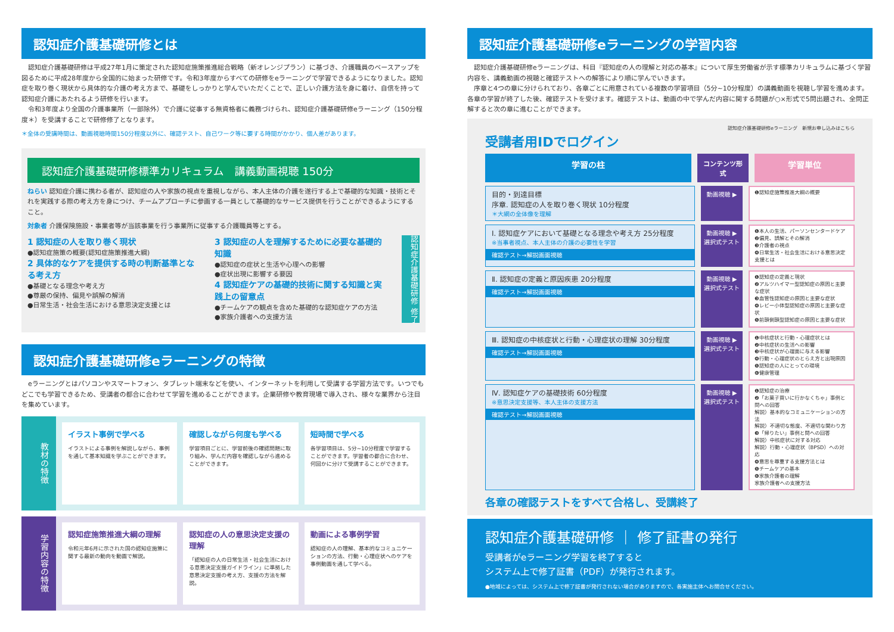認知症介護基礎研修とは
　認知症介護基礎研修は平成27年1月に策定された認知症施策推進総合戦略（新オレンジプラン）に基づき、介護職員のベースアップを図るために平成28年度から全国的に始まった研修です。令和3年度からすべての研修をeラーニングで学習できるようになりました。認知症を取り巻く現状から具体的な介護の考え方まで、基礎をしっかりと学んでいただくことで、正しい介護方法を身に着け、自信を持って認知症介護にあたれるよう研修を行います。
　令和3年度より全国の介護事業所（一部除外）で介護に従事する無資格者に義務づけられ、認知症介護基礎研修eラーニング（150分程度＊）を受講することで研修修了となります。
＊全体の受講時間は、動画視聴時間150分程度以外に、確認テスト、自己ワーク等に要する時間がかかり、個人差があります。
認知症介護基礎研修標準カリキュラム　講義動画視聴 150分
ねらい 認知症介護に携わる者が、認知症の人や家族の視点を重視しながら、本人主体の介護を遂行する上で基礎的な知識・技術とそれを実践する際の考え方を身につけ、チームアプローチに参画する一員として基礎的なサービス提供を行うことができるようにすること。
対象者 介護保険施設・事業者等が当該事業を行う事業所に従事する介護職員等とする。
1 認知症の人を取り巻く現状
●認知症施策の概要(認知症施策推進大綱)
2 具体的なケアを提供する時の判断基準となる考え方
●基礎となる理念や考え方
●尊厳の保持、偏見や誤解の解消
●日常生活・社会生活における意思決定支援とは
3 認知症の人を理解するために必要な基礎的知識
●認知症の症状と生活や心理への影響
●症状出現に影響する要因
4 認知症ケアの基礎的技術に関する知識と実践上の留意点
●チームケアの観点を含めた基礎的な認知症ケアの方法
●家族介護者への支援方法
認知症介護基礎研修 修了
認知症介護基礎研修eラーニングの特徴
　eラーニングとはパソコンやスマートフォン、タブレット端末などを使い、インターネットを利用して受講する学習方法です。いつでもどこでも学習できるため、受講者の都合に合わせて学習を進めることができます。企業研修や教育現場で導入され、様々な業界から注目を集めています。
教材の特徴
イラスト事例で学べる
イラストによる事例を解説しながら、事例を通して基本知識を学ぶことができます。
確認しながら何度も学べる
学習項目ごとに、学習前後の確認問題に取り組み、学んだ内容を確認しながら進めることができます。
短時間で学べる
各学習項目は、5分~10分程度で学習することができます。学習者の都合に合わせ、何回かに分けて受講することができます。
学習内容の特徴
認知症施策推進大綱の理解
令和元年6月に示された国の認知症施策に関する最新の動向を動画で解説。
認知症の人の意思決定支援の理解
「認知症の人の日常生活・社会生活における意思決定支援ガイドライン」に準拠した意思決定支援の考え方、支援の方法を解説。
動画による事例学習
認知症の人の理解、基本的なコミュニケーションの方法、行動・心理症状へのケアを事例動画を通して学べる。
認知症介護基礎研修eラーニングの学習内容
　認知症介護基礎研修eラーニングは、科目『認知症の人の理解と対応の基本』について厚生労働省が示す標準カリキュラムに基づく学習内容を、講義動画の視聴と確認テストへの解答により順に学んでいきます。
　序章と4つの章に分けられており、各章ごとに用意されている複数の学習項目（5分~10分程度）の講義動画を視聴し学習を進めます。各章の学習が終了した後、確認テストを受けます。確認テストは、動画の中で学んだ内容に関する問題が○×形式で5問出題され、全問正解すると次の章に進むことができます。
認知症介護基礎研修eラーニング　新規お申し込みはこちら
受講者用IDでログイン
学習の柱
コンテンツ形式
学習単位
目的・到達目標
序章. 認知症の人を取り巻く現状 10分程度
＊大綱の全体像を理解
動画視聴 ▶
❶認知症施策推進大綱の概要
Ⅰ. 認知症ケアにおいて基礎となる理念や考え方 25分程度
※当事者視点、本人主体の介護の必要性を学習
確認テスト→解説画面視聴
動画視聴 ▶
選択式テスト
❶本人の生活、パーソンセンタードケア
❷偏見、誤解とその解消
❸介護者の視点
❹日常生活・社会生活における意思決定支援とは
Ⅱ. 認知症の定義と原因疾患 20分程度
確認テスト→解説画面視聴
動画視聴 ▶
選択式テスト
❶認知症の定義と現状
❷アルツハイマー型認知症の原因と主要な症状
❸血管性認知症の原因と主要な症状
❹レビー小体型認知症の原因と主要な症状
❺前頭側頭型認知症の原因と主要な症状
Ⅲ. 認知症の中核症状と行動・心理症状の理解 30分程度
確認テスト→解説画面視聴
動画視聴 ▶
選択式テスト
❶中核症状と行動・心理症状とは
❷中核症状の生活への影響
❸中核症状が心理面に与える影響
❹行動・心理症状のとらえ方と出現原因
❺認知症の人にとっての環境
❻健康管理
Ⅳ. 認知症ケアの基礎技術 60分程度
※意思決定支援等、本人主体の支援方法
確認テスト→解説画面視聴
動画視聴 ▶
選択式テスト
❶認知症の治療
❷「お菓子買いに行かなくちゃ」事例と問への回答
解説）基本的なコミュニケーションの方法
解説）不適切な態度、不適切な関わり方
❸「帰りたい」事例と問への回答
解説）中核症状に対する対応
解説）行動・心理症状（BPSD）への対応
❹意思を尊重する支援方法とは
❺チームケアの基本
❻家族介護者の理解
家族介護者への支援方法
各章の確認テストをすべて合格し、受講終了
認知症介護基礎研修 ｜ 修了証書の発行
受講者がeラーニング学習を終了すると
システム上で修了証書（PDF）が発行されます。
●地域によっては、システム上で修了証書が発行されない場合がありますので、各実施主体へお問合せください。